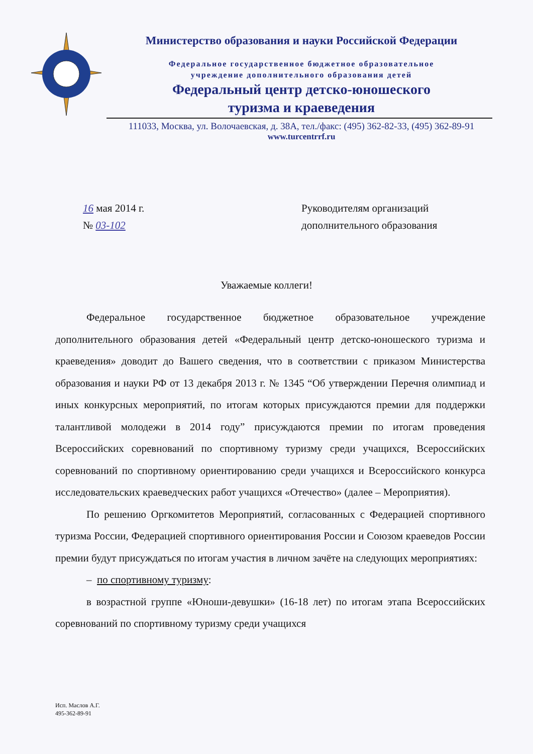Министерство образования и науки Российской Федерации
Федеральное государственное бюджетное образовательное
учреждение дополнительного образования детей
Федеральный центр детско-юношеского
туризма и краеведения
111033, Москва, ул. Волочаевская, д. 38А, тел./факс: (495) 362-82-33, (495) 362-89-91
www.turcentrrf.ru
16 мая 2014 г.
№ 03-102
Руководителям организаций
дополнительного образования
Уважаемые коллеги!
Федеральное государственное бюджетное образовательное учреждение дополнительного образования детей «Федеральный центр детско-юношеского туризма и краеведения» доводит до Вашего сведения, что в соответствии с приказом Министерства образования и науки РФ от 13 декабря 2013 г. № 1345 “Об утверждении Перечня олимпиад и иных конкурсных мероприятий, по итогам которых присуждаются премии для поддержки талантливой молодежи в 2014 году” присуждаются премии по итогам проведения Всероссийских соревнований по спортивному туризму среди учащихся, Всероссийских соревнований по спортивному ориентированию среди учащихся и Всероссийского конкурса исследовательских краеведческих работ учащихся «Отечество» (далее – Мероприятия).
По решению Оргкомитетов Мероприятий, согласованных с Федерацией спортивного туризма России, Федерацией спортивного ориентирования России и Союзом краеведов России премии будут присуждаться по итогам участия в личном зачёте на следующих мероприятиях:
– по спортивному туризму:
в возрастной группе «Юноши-девушки» (16-18 лет) по итогам этапа Всероссийских соревнований по спортивному туризму среди учащихся
Исп. Маслов А.Г.
495-362-89-91